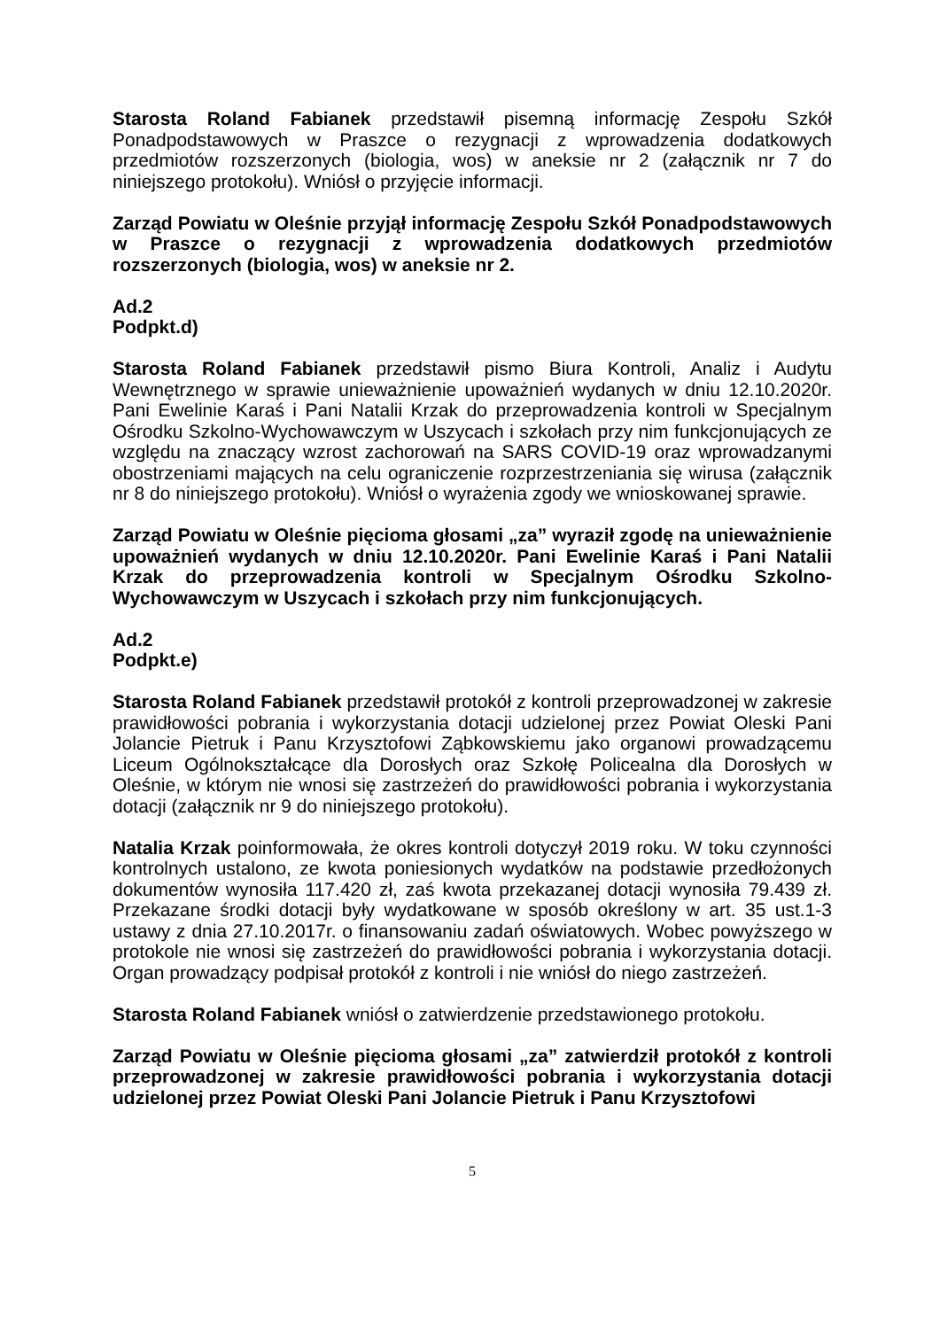Starosta Roland Fabianek przedstawił pisemną informację Zespołu Szkół Ponadpodstawowych w Praszce o rezygnacji z wprowadzenia dodatkowych przedmiotów rozszerzonych (biologia, wos) w aneksie nr 2 (załącznik nr 7 do niniejszego protokołu). Wniósł o przyjęcie informacji.
Zarząd Powiatu w Oleśnie przyjął informację Zespołu Szkół Ponadpodstawowych w Praszce o rezygnacji z wprowadzenia dodatkowych przedmiotów rozszerzonych (biologia, wos) w aneksie nr 2.
Ad.2
Podpkt.d)
Starosta Roland Fabianek przedstawił pismo Biura Kontroli, Analiz i Audytu Wewnętrznego w sprawie unieważnienie upoważnień wydanych w dniu 12.10.2020r. Pani Ewelinie Karaś i Pani Natalii Krzak do przeprowadzenia kontroli w Specjalnym Ośrodku Szkolno-Wychowawczym w Uszycach i szkołach przy nim funkcjonujących ze względu na znaczący wzrost zachorowań na SARS COVID-19 oraz wprowadzanymi obostrzeniami mających na celu ograniczenie rozprzestrzeniania się wirusa (załącznik nr 8 do niniejszego protokołu). Wniósł o wyrażenia zgody we wnioskowanej sprawie.
Zarząd Powiatu w Oleśnie pięcioma głosami „za” wyraził zgodę na unieważnienie upoważnień wydanych w dniu 12.10.2020r. Pani Ewelinie Karaś i Pani Natalii Krzak do przeprowadzenia kontroli w Specjalnym Ośrodku Szkolno-Wychowawczym w Uszycach i szkołach przy nim funkcjonujących.
Ad.2
Podpkt.e)
Starosta Roland Fabianek przedstawił protokół z kontroli przeprowadzonej w zakresie prawidłowości pobrania i wykorzystania dotacji udzielonej przez Powiat Oleski Pani Jolancie Pietruk i Panu Krzysztofowi Ząbkowskiemu jako organowi prowadzącemu Liceum Ogólnokształcące dla Dorosłych oraz Szkołę Policealna dla Dorosłych w Oleśnie, w którym nie wnosi się zastrzeżeń do prawidłowości pobrania i wykorzystania dotacji (załącznik nr 9 do niniejszego protokołu).
Natalia Krzak poinformowała, że okres kontroli dotyczył 2019 roku. W toku czynności kontrolnych ustalono, ze kwota poniesionych wydatków na podstawie przedłożonych dokumentów wynosiła 117.420 zł, zaś kwota przekazanej dotacji wynosiła 79.439 zł. Przekazane środki dotacji były wydatkowane w sposób określony w art. 35 ust.1-3 ustawy z dnia 27.10.2017r. o finansowaniu zadań oświatowych. Wobec powyższego w protokole nie wnosi się zastrzeżeń do prawidłowości pobrania i wykorzystania dotacji. Organ prowadzący podpisał protokół z kontroli i nie wniósł do niego zastrzeżeń.
Starosta Roland Fabianek wniósł o zatwierdzenie przedstawionego protokołu.
Zarząd Powiatu w Oleśnie pięcioma głosami „za” zatwierdził protokół z kontroli przeprowadzonej w zakresie prawidłowości pobrania i wykorzystania dotacji udzielonej przez Powiat Oleski Pani Jolancie Pietruk i Panu Krzysztofowi
5